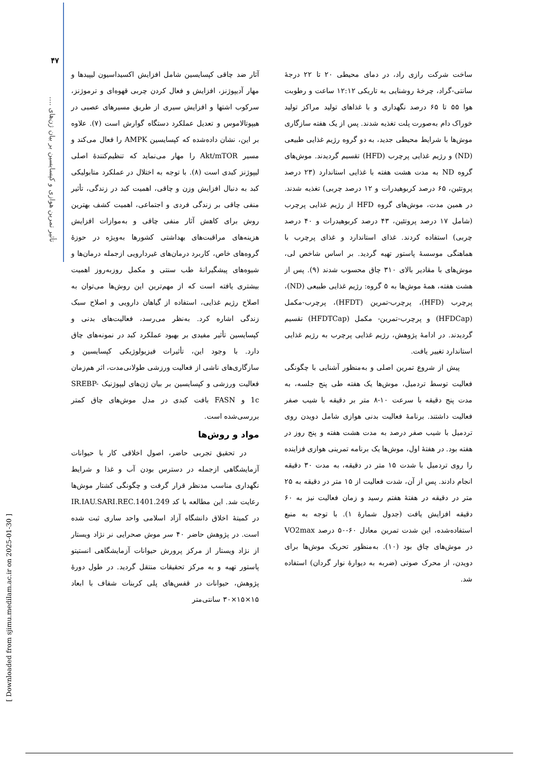۴۷
تأثیر تمرین هوازی و کپسایسین بر بیان ژن‌های ....
[ Downloaded from sjimu.medilam.ac.ir on 2025-01-30 ]
آثار ضد چاقی کپسایسین شامل افزایش اکسیداسیون لیپیدها و مهار آدیپوژنز، افزایش و فعال کردن چربی قهوه‌ای و ترموژنز، سرکوب اشتها و افزایش سیری از طریق مسیرهای عصبی در هیپوتالاموس و تعدیل عملکرد دستگاه گوارش است (۷). علاوه بر این، نشان داده‌شده که کپسایسین AMPK را فعال می‌کند و مسیر Akt/mTOR را مهار می‌نماید که تنظیم‌کنندهٔ اصلی لیپوژنز کبدی است (۸). با توجه به اختلال در عملکرد متابولیکی کبد به دنبال افزایش وزن و چاقی، اهمیت کبد در زندگی، تأثیر منفی چاقی بر زندگی فردی و اجتماعی، اهمیت کشف بهترین روش برای کاهش آثار منفی چاقی و به‌موازات افزایش هزینه‌های مراقبت‌های بهداشتی کشورها به‌ویژه در حوزهٔ گروه‌های خاص، کاربرد درمان‌های غیردارویی ازجمله درمان‌ها و شیوه‌های پیشگیرانهٔ طب سنتی و مکمل روزبه‌روز اهمیت بیشتری یافته است که از مهم‌ترین این روش‌ها می‌توان به اصلاح رژیم غذایی، استفاده از گیاهان دارویی و اصلاح سبک زندگی اشاره کرد. به‌نظر می‌رسد، فعالیت‌های بدنی و کپسایسین تأثیر مفیدی بر بهبود عملکرد کبد در نمونه‌های چاق دارد. با وجود این، تأثیرات فیزیولوژیکی کپسایسین و سازگاری‌های ناشی از فعالیت ورزشی طولانی‌مدت، اثر هم‌زمان فعالیت ورزشی و کپسایسین بر بیان ژن‌های لیپوژنیک SREBP-1c و FASN بافت کبدی در مدل موش‌های چاق کمتر بررسی‌شده است.
مواد و روش‌ها
در تحقیق تجربی حاضر، اصول اخلاقی کار با حیوانات آزمایشگاهی ازجمله در دسترس بودن آب و غذا و شرایط نگهداری مناسب مدنظر قرار گرفت و چگونگی کشتار موش‌ها رعایت شد. این مطالعه با کد IR.IAU.SARI.REC.1401.249 در کمیتهٔ اخلاق دانشگاه آزاد اسلامی واحد ساری ثبت شده است. در پژوهش حاضر ۴۰ سر موش صحرایی نر نژاد ویستار از نژاد ویستار از مرکز پرورش حیوانات آزمایشگاهی انستیتو پاستور تهیه و به مرکز تحقیقات منتقل گردید. در طول دورهٔ پژوهش، حیوانات در قفس‌های پلی کربنات شفاف با ابعاد ۱۵×۱۵×۳۰ سانتی‌متر
ساخت شرکت رازی راد، در دمای محیطی ۲۰ تا ۲۲ درجهٔ سانتی‌-گراد، چرخهٔ روشنایی به تاریکی ۱۲:۱۲ ساعت و رطوبت هوا ۵۵ تا ۶۵ درصد نگهداری و با غذاهای تولید مراکز تولید خوراک دام به‌صورت پلت تغذیه شدند. پس از یک هفته سازگاری موش‌ها با شرایط محیطی جدید، به دو گروه رژیم غذایی طبیعی (ND) و رژیم غذایی پرچرب (HFD) تقسیم گردیدند. موش‌های گروه ND به مدت هشت هفته با غذایی استاندارد (۲۳ درصد پروتئین، ۶۵ درصد کربوهیدرات و ۱۲ درصد چربی) تغذیه شدند. در همین مدت، موش‌های گروه HFD از رژیم غذایی پرچرب (شامل ۱۷ درصد پروتئین، ۴۳ درصد کربوهیدرات و ۴۰ درصد چربی) استفاده کردند. غذای استاندارد و غذای پرچرب با هماهنگی موسسهٔ پاستور تهیه گردید. بر اساس شاخص لی، موش‌های با مقادیر بالای ۳۱۰ چاق محسوب شدند (۹). پس از هشت هفته، همهٔ موش‌ها به ۵ گروه: رژیم غذایی طبیعی (ND)، پرچرب (HFD)، پرچرب-تمرین (HFDT)، پرچرب-مکمل (HFDCap) و پرچرب-تمرین- مکمل (HFDTCap) تقسیم گردیدند. در ادامهٔ پژوهش، رژیم غذایی پرچرب به رژیم غذایی استاندارد تغییر یافت.
پیش از شروع تمرین اصلی و به‌منظور آشنایی با چگونگی فعالیت توسط تردمیل، موش‌ها یک هفته طی پنج جلسه، به مدت پنج دقیقه با سرعت ۱۰-۸ متر بر دقیقه با شیب صفر فعالیت داشتند. برنامهٔ فعالیت بدنی هوازی شامل دویدن روی تردمیل با شیب صفر درصد به مدت هشت هفته و پنج روز در هفته بود. در هفتهٔ اول، موش‌ها یک برنامه تمرینی هوازی فزاینده را روی تردمیل با شدت ۱۵ متر در دقیقه، به مدت ۳۰ دقیقه انجام دادند. پس از آن، شدت فعالیت از ۱۵ متر در دقیقه به ۲۵ متر در دقیقه در هفتهٔ هفتم رسید و زمان فعالیت نیز به ۶۰ دقیقه افزایش یافت (جدول شمارهٔ ۱). با توجه به منبع استفاده‌شده، این شدت تمرین معادل ۶۰-۵۰ درصد VO2max در موش‌های چاق بود (۱۰). به‌منظور تحریک موش‌ها برای دویدن، از محرک صوتی (ضربه به دیوارهٔ نوار گردان) استفاده شد.